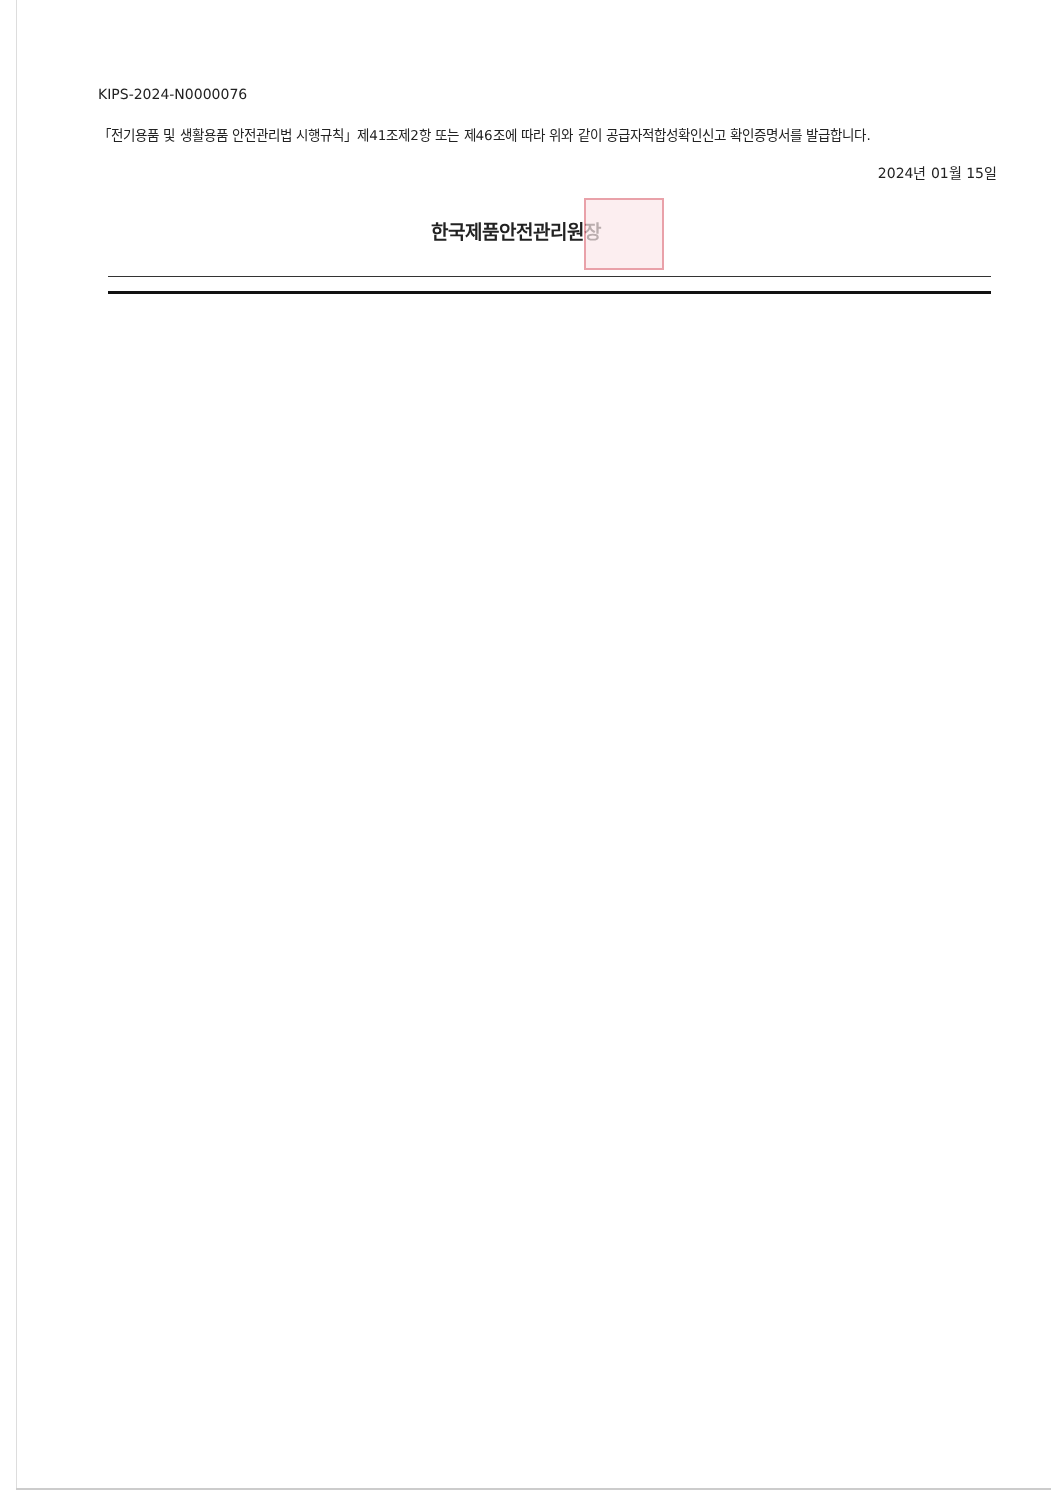KIPS-2024-N0000076
「전기용품 및 생활용품 안전관리법 시행규칙」제41조제2항 또는 제46조에 따라 위와 같이 공급자적합성확인신고 확인증명서를 발급합니다.
2024년 01월 15일
한국제품안전관리원장